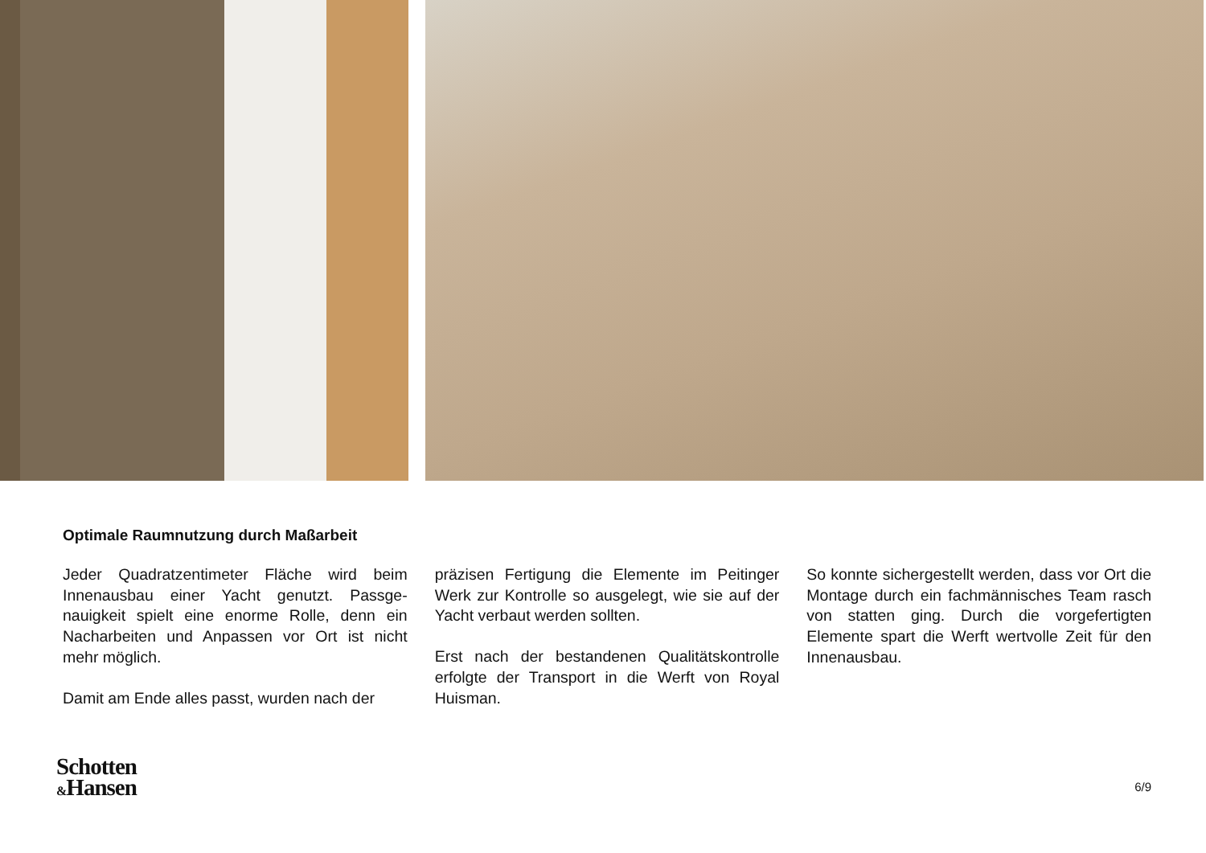Optimale Raumnutzung durch Maßarbeit
Jeder Quadratzentimeter Fläche wird beim Innenausbau einer Yacht genutzt. Passge­nauigkeit spielt eine enorme Rolle, denn ein Nacharbeiten und Anpassen vor Ort ist nicht mehr möglich.
Damit am Ende alles passt, wurden nach der
präzisen Fertigung die Elemente im Peitinger Werk zur Kontrolle so ausgelegt, wie sie auf der Yacht verbaut werden sollten.
Erst nach der bestandenen Qualitätskont­rolle erfolgte der Transport in die Werft von Royal Huisman.
So konnte sichergestellt werden, dass vor Ort die Montage durch ein fachmännisches Team rasch von statten ging. Durch die vor­gefertigten Elemente spart die Werft wert­volle Zeit für den Innenausbau.
Schotten
&Hansen
6/9